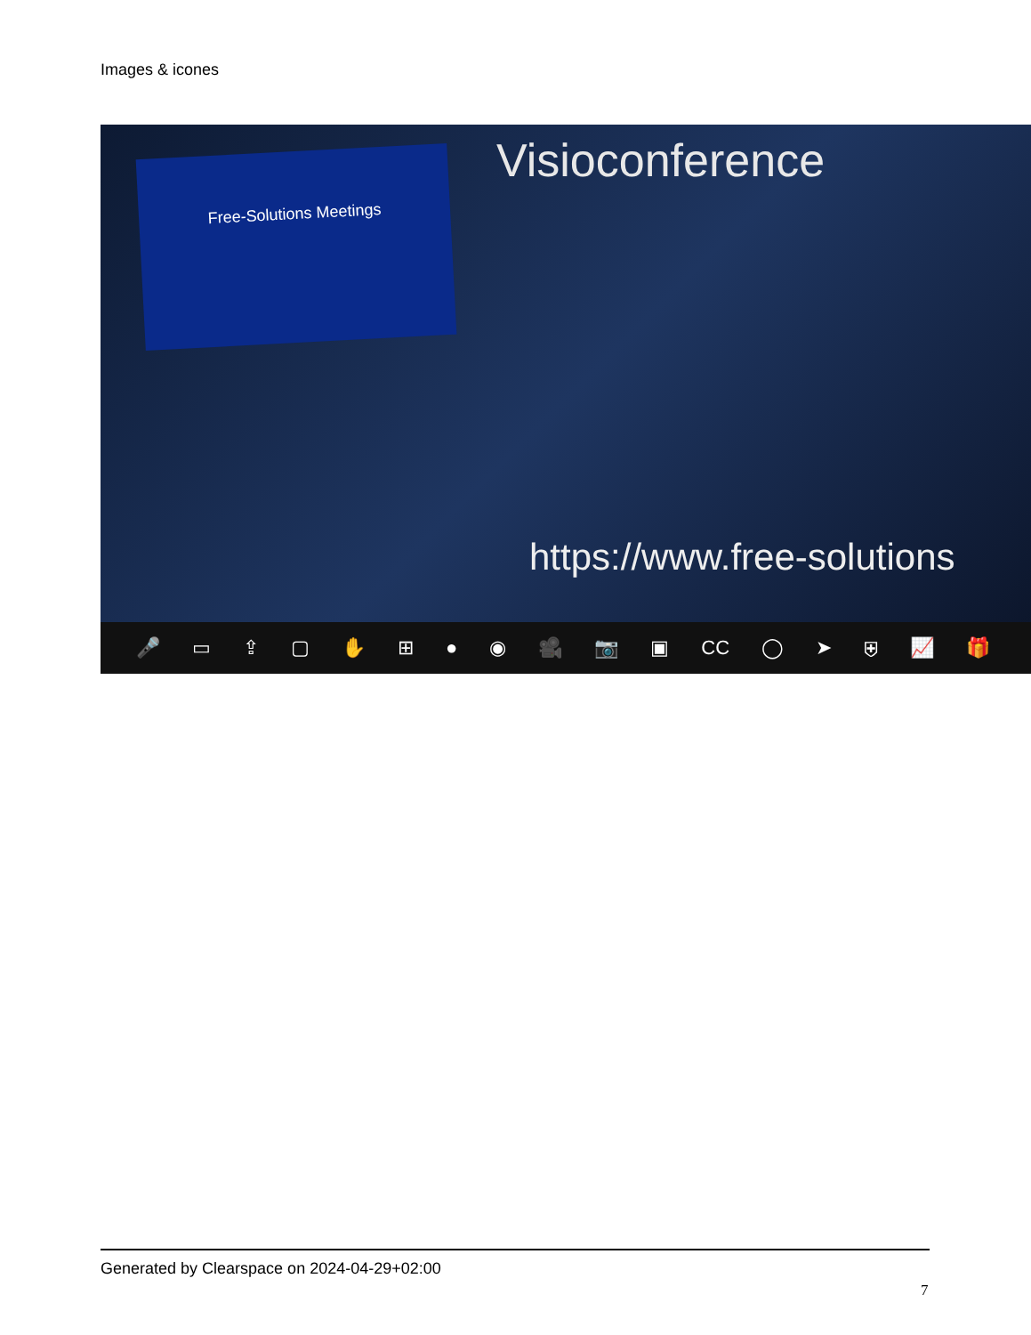Images & icones
Free-Solutions Meetings Visioconference
https://www.free-solutions
🎤 ▭ ⇪ ▢ ✋ ⊞ ● ◉ 🎥 📷 ▣ CC ◯ ➤ ⛨ 📈 🎁
Generated by Clearspace on 2024-04-29+02:00
7